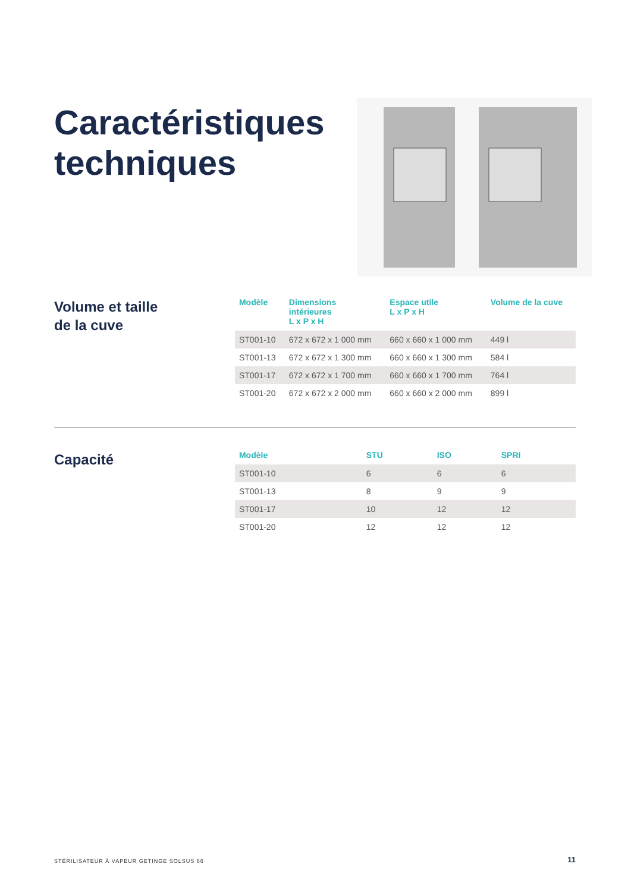Caractéristiques
techniques
Volume et taille
de la cuve
| Modèle | Dimensions intérieures L x P x H | Espace utile L x P x H | Volume de la cuve |
| --- | --- | --- | --- |
| ST001-10 | 672 x 672 x 1 000 mm | 660 x 660 x 1 000 mm | 449 l |
| ST001-13 | 672 x 672 x 1 300 mm | 660 x 660 x 1 300 mm | 584 l |
| ST001-17 | 672 x 672 x 1 700 mm | 660 x 660 x 1 700 mm | 764 l |
| ST001-20 | 672 x 672 x 2 000 mm | 660 x 660 x 2 000 mm | 899 l |
Capacité
| Modèle | STU | ISO | SPRI |
| --- | --- | --- | --- |
| ST001-10 | 6 | 6 | 6 |
| ST001-13 | 8 | 9 | 9 |
| ST001-17 | 10 | 12 | 12 |
| ST001-20 | 12 | 12 | 12 |
STÉRILISATEUR À VAPEUR GETINGE SOLSUS 66
11